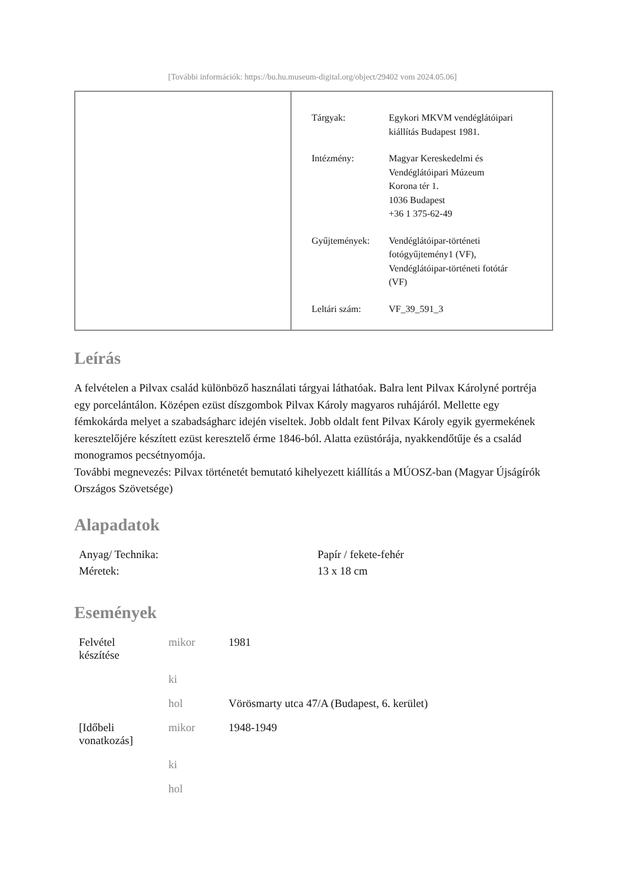[További információk: https://bu.hu.museum-digital.org/object/29402 vom 2024.05.06]
| Tárgyak: | Egykori MKVM vendéglátóipari kiállítás Budapest 1981. |
| Intézmény: | Magyar Kereskedelmi és Vendéglátóipari Múzeum Korona tér 1. 1036 Budapest +36 1 375-62-49 |
| Gyűjtemények: | Vendéglátóipar-történeti fotógyűjtemény1 (VF), Vendéglátóipar-történeti fotótár (VF) |
| Leltári szám: | VF_39_591_3 |
Leírás
A felvételen a Pilvax család különböző használati tárgyai láthatóak. Balra lent Pilvax Károlyné portréja egy porcelántálon. Középen ezüst díszgombok Pilvax Károly magyaros ruhájáról. Mellette egy fémkokárda melyet a szabadságharc idején viseltek. Jobb oldalt fent Pilvax Károly egyik gyermekének keresztelőjére készített ezüst keresztelő érme 1846-ból. Alatta ezüstórája, nyakkendőtűje és a család monogramos pecsétnyomója.
További megnevezés: Pilvax történetét bemutató kihelyezett kiállítás a MÚOSZ-ban (Magyar Újságírók Országos Szövetsége)
Alapadatok
| Anyag/ Technika: | Papír / fekete-fehér |
| Méretek: | 13 x 18 cm |
Események
| Felvétel készítése | mikor | 1981 |
| | ki | |
| | hol | Vörösmarty utca 47/A (Budapest, 6. kerület) |
| [Időbeli vonatkozás] | mikor | 1948-1949 |
| | ki | |
| | hol | |